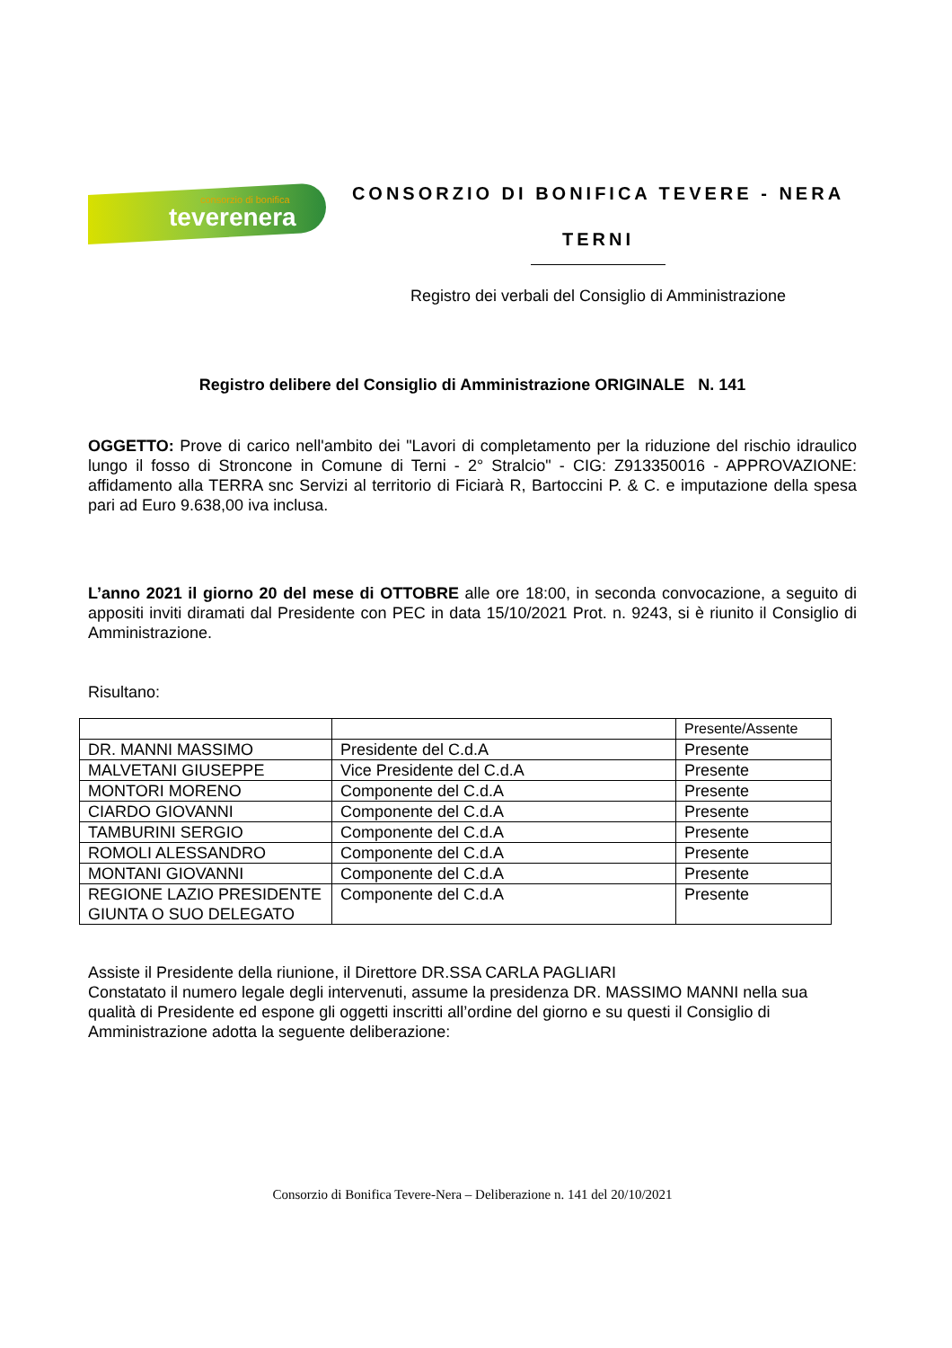consorzio di bonifica
teverenera
CONSORZIO DI BONIFICA TEVERE - NERA
TERNI
Registro dei verbali del Consiglio di Amministrazione
Registro delibere del Consiglio di Amministrazione ORIGINALE N. 141
OGGETTO: Prove di carico nell'ambito dei "Lavori di completamento per la riduzione del rischio idraulico lungo il fosso di Stroncone in Comune di Terni - 2° Stralcio" - CIG: Z913350016 - APPROVAZIONE: affidamento alla TERRA snc Servizi al territorio di Ficiarà R, Bartoccini P. & C. e imputazione della spesa pari ad Euro 9.638,00 iva inclusa.
L’anno 2021 il giorno 20 del mese di OTTOBRE alle ore 18:00, in seconda convocazione, a seguito di appositi inviti diramati dal Presidente con PEC in data 15/10/2021 Prot. n. 9243, si è riunito il Consiglio di Amministrazione.
Risultano:
| | | Presente/Assente |
| DR. MANNI MASSIMO | Presidente del C.d.A | Presente |
| MALVETANI GIUSEPPE | Vice Presidente del C.d.A | Presente |
| MONTORI MORENO | Componente del C.d.A | Presente |
| CIARDO GIOVANNI | Componente del C.d.A | Presente |
| TAMBURINI SERGIO | Componente del C.d.A | Presente |
| ROMOLI ALESSANDRO | Componente del C.d.A | Presente |
| MONTANI GIOVANNI | Componente del C.d.A | Presente |
| REGIONE LAZIO PRESIDENTE GIUNTA O SUO DELEGATO | Componente del C.d.A | Presente |
Assiste il Presidente della riunione, il Direttore DR.SSA CARLA PAGLIARI
Constatato il numero legale degli intervenuti, assume la presidenza DR. MASSIMO MANNI nella sua qualità di Presidente ed espone gli oggetti inscritti all’ordine del giorno e su questi il Consiglio di Amministrazione adotta la seguente deliberazione:
Consorzio di Bonifica Tevere-Nera – Deliberazione n. 141 del 20/10/2021